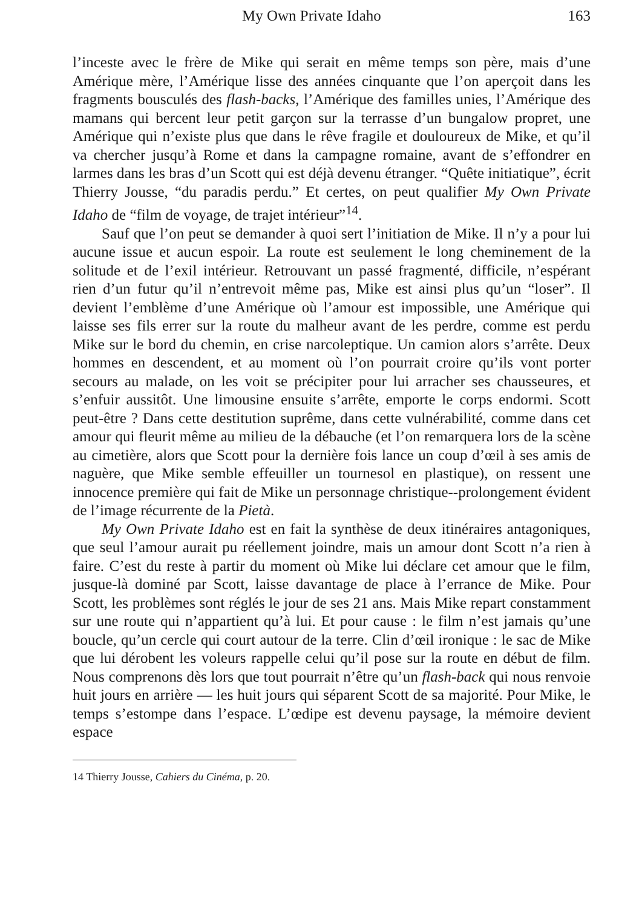My Own Private Idaho 163
l’inceste avec le frère de Mike qui serait en même temps son père, mais d’une Amérique mère, l’Amérique lisse des années cinquante que l’on aperçoit dans les fragments bousculés des flash-backs, l’Amérique des familles unies, l’Amérique des mamans qui bercent leur petit garçon sur la terrasse d’un bungalow propret, une Amérique qui n’existe plus que dans le rêve fragile et douloureux de Mike, et qu’il va chercher jusqu’à Rome et dans la campagne romaine, avant de s’effondrer en larmes dans les bras d’un Scott qui est déjà devenu étranger. “Quête initiatique”, écrit Thierry Jousse, “du paradis perdu.” Et certes, on peut qualifier My Own Private Idaho de “film de voyage, de trajet intérieur”<sup>14</sup>.
Sauf que l’on peut se demander à quoi sert l’initiation de Mike. Il n’y a pour lui aucune issue et aucun espoir. La route est seulement le long cheminement de la solitude et de l’exil intérieur. Retrouvant un passé fragmenté, difficile, n’espérant rien d’un futur qu’il n’entrevoit même pas, Mike est ainsi plus qu’un “loser”. Il devient l’emblème d’une Amérique où l’amour est impossible, une Amérique qui laisse ses fils errer sur la route du malheur avant de les perdre, comme est perdu Mike sur le bord du chemin, en crise narcoleptique. Un camion alors s’arrête. Deux hommes en descendent, et au moment où l’on pourrait croire qu’ils vont porter secours au malade, on les voit se précipiter pour lui arracher ses chausseures, et s’enfuir aussitôt. Une limousine ensuite s’arrête, emporte le corps endormi. Scott peut-être ? Dans cette destitution suprême, dans cette vulnérabilité, comme dans cet amour qui fleurit même au milieu de la débauche (et l’on remarquera lors de la scène au cimetière, alors que Scott pour la dernière fois lance un coup d’œil à ses amis de naguère, que Mike semble effeuiller un tournesol en plastique), on ressent une innocence première qui fait de Mike un personnage christique--prolongement évident de l’image récurrente de la Pietà.
My Own Private Idaho est en fait la synthèse de deux itinéraires antagoniques, que seul l’amour aurait pu réellement joindre, mais un amour dont Scott n’a rien à faire. C’est du reste à partir du moment où Mike lui déclare cet amour que le film, jusque-là dominé par Scott, laisse davantage de place à l’errance de Mike. Pour Scott, les problèmes sont réglés le jour de ses 21 ans. Mais Mike repart constamment sur une route qui n’appartient qu’à lui. Et pour cause : le film n’est jamais qu’une boucle, qu’un cercle qui court autour de la terre. Clin d’œil ironique : le sac de Mike que lui dérobent les voleurs rappelle celui qu’il pose sur la route en début de film. Nous comprenons dès lors que tout pourrait n’être qu’un flash-back qui nous renvoie huit jours en arrière — les huit jours qui séparent Scott de sa majorité. Pour Mike, le temps s’estompe dans l’espace. L’œdipe est devenu paysage, la mémoire devient espace
14 Thierry Jousse, Cahiers du Cinéma, p. 20.